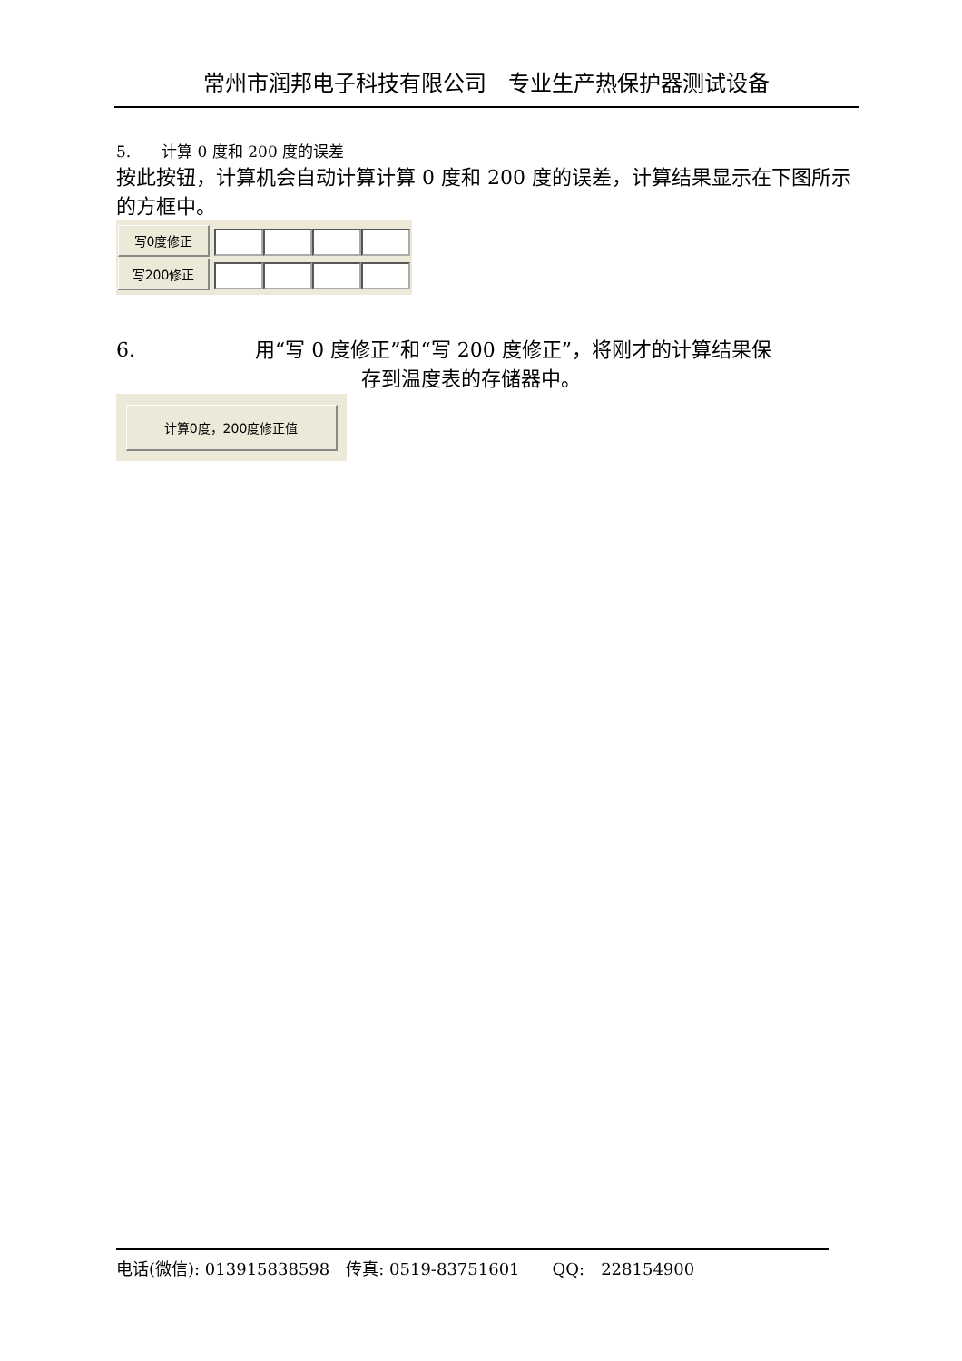常州市润邦电子科技有限公司　专业生产热保护器测试设备
5.　　计算 0 度和 200 度的误差
按此按钮，计算机会自动计算计算 0 度和 200 度的误差，计算结果显示在下图所示的方框中。
写0度修正
写200修正
6.　　　　　　用“写 0 度修正”和“写 200 度修正”，将刚才的计算结果保
存到温度表的存储器中。
计算0度，200度修正值
电话(微信): 013915838598　传真: 0519-83751601　　QQ:　228154900